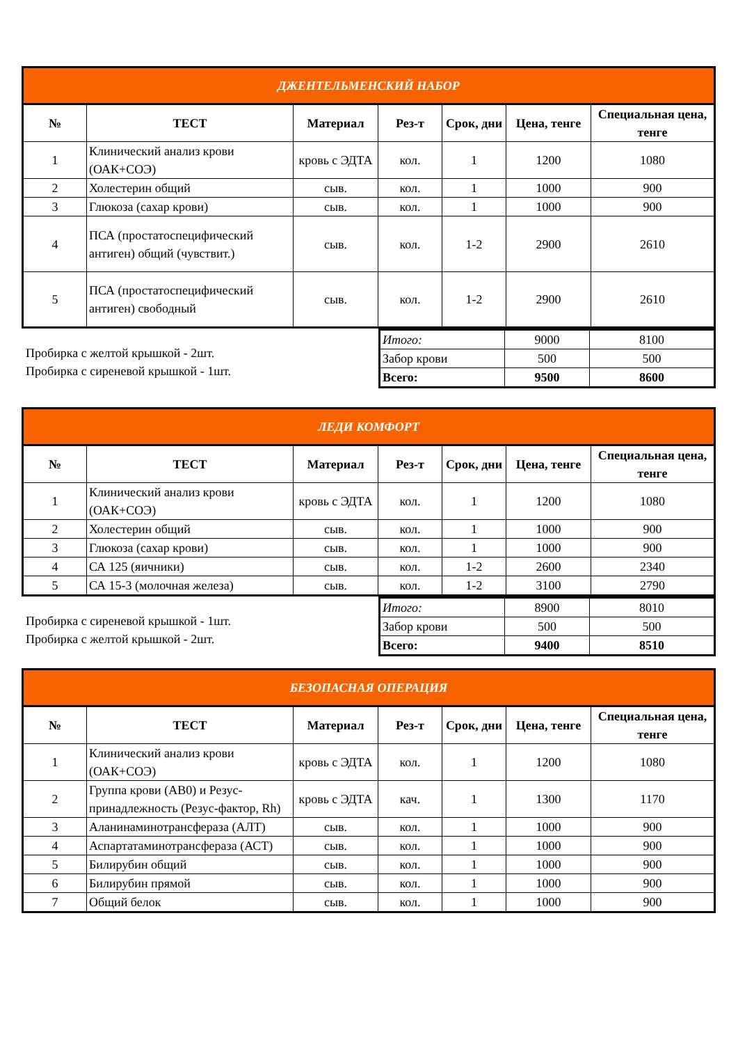| ДЖЕНТЕЛЬМЕНСКИЙ НАБОР | | | | | | |
| № | ТЕСТ | Материал | Рез-т | Срок, дни | Цена, тенге | Специальная цена, тенге |
| 1 | Клинический анализ крови (ОАК+СОЭ) | кровь с ЭДТА | кол. | 1 | 1200 | 1080 |
| 2 | Холестерин общий | сыв. | кол. | 1 | 1000 | 900 |
| 3 | Глюкоза (сахар крови) | сыв. | кол. | 1 | 1000 | 900 |
| 4 | ПСА (простатоспецифический антиген) общий (чувствит.) | сыв. | кол. | 1-2 | 2900 | 2610 |
| 5 | ПСА (простатоспецифический антиген) свободный | сыв. | кол. | 1-2 | 2900 | 2610 |
Пробирка с желтой крышкой - 2шт.
Пробирка с сиреневой крышкой - 1шт.
| Итого: | 9000 | 8100 |
| Забор крови | 500 | 500 |
| Всего: | 9500 | 8600 |
| ЛЕДИ КОМФОРТ | | | | | | |
| № | ТЕСТ | Материал | Рез-т | Срок, дни | Цена, тенге | Специальная цена, тенге |
| 1 | Клинический анализ крови (ОАК+СОЭ) | кровь с ЭДТА | кол. | 1 | 1200 | 1080 |
| 2 | Холестерин общий | сыв. | кол. | 1 | 1000 | 900 |
| 3 | Глюкоза (сахар крови) | сыв. | кол. | 1 | 1000 | 900 |
| 4 | СА 125 (яичники) | сыв. | кол. | 1-2 | 2600 | 2340 |
| 5 | СА 15-3 (молочная железа) | сыв. | кол. | 1-2 | 3100 | 2790 |
Пробирка с сиреневой крышкой - 1шт.
Пробирка с желтой крышкой - 2шт.
| Итого: | 8900 | 8010 |
| Забор крови | 500 | 500 |
| Всего: | 9400 | 8510 |
| БЕЗОПАСНАЯ ОПЕРАЦИЯ | | | | | | |
| № | ТЕСТ | Материал | Рез-т | Срок, дни | Цена, тенге | Специальная цена, тенге |
| 1 | Клинический анализ крови (ОАК+СОЭ) | кровь с ЭДТА | кол. | 1 | 1200 | 1080 |
| 2 | Группа крови (АВ0) и Резус-принадлежность (Резус-фактор, Rh) | кровь с ЭДТА | кач. | 1 | 1300 | 1170 |
| 3 | Аланинаминотрансфераза (АЛТ) | сыв. | кол. | 1 | 1000 | 900 |
| 4 | Аспартатаминотрансфераза (АСТ) | сыв. | кол. | 1 | 1000 | 900 |
| 5 | Билирубин общий | сыв. | кол. | 1 | 1000 | 900 |
| 6 | Билирубин прямой | сыв. | кол. | 1 | 1000 | 900 |
| 7 | Общий белок | сыв. | кол. | 1 | 1000 | 900 |